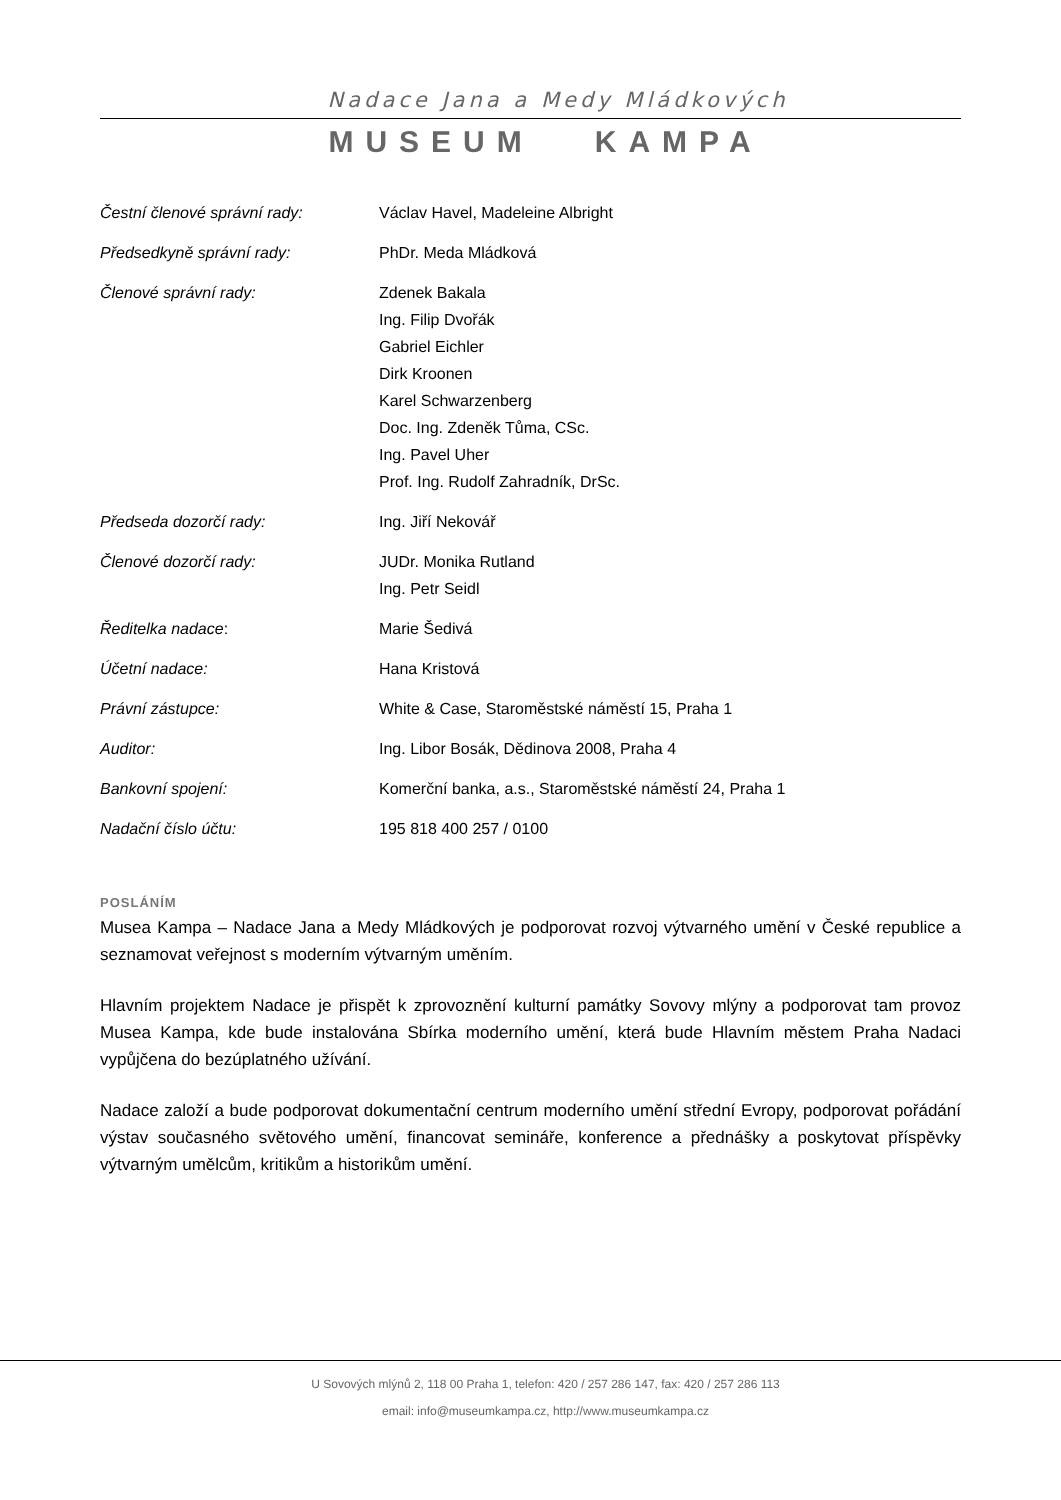Nadace Jana a Medy Mládkových
MUSEUM KAMPA
| Čestní členové správní rady: | Václav Havel, Madeleine Albright |
| Předsedkyně správní rady: | PhDr. Meda Mládková |
| Členové správní rady: | Zdenek Bakala Ing. Filip Dvořák Gabriel Eichler Dirk Kroonen Karel Schwarzenberg Doc. Ing. Zdeněk Tůma, CSc. Ing. Pavel Uher Prof. Ing. Rudolf Zahradník, DrSc. |
| Předseda dozorčí rady: | Ing. Jiří Nekovář |
| Členové dozorčí rady: | JUDr. Monika Rutland Ing. Petr Seidl |
| Ředitelka nadace : | Marie Šedivá |
| Účetní nadace: | Hana Kristová |
| Právní zástupce: | White & Case, Staroměstské náměstí 15, Praha 1 |
| Auditor: | Ing. Libor Bosák, Dědinova 2008, Praha 4 |
| Bankovní spojení: | Komerční banka, a.s., Staroměstské náměstí 24, Praha 1 |
| Nadační číslo účtu: | 195 818 400 257 / 0100 |
POSLÁNÍM
Musea Kampa – Nadace Jana a Medy Mládkových je podporovat rozvoj výtvarného umění v České republice a seznamovat veřejnost s moderním výtvarným uměním.
Hlavním projektem Nadace je přispět k zprovoznění kulturní památky Sovovy mlýny a podporovat tam provoz Musea Kampa, kde bude instalována Sbírka moderního umění, která bude Hlavním městem Praha Nadaci vypůjčena do bezúplatného užívání.
Nadace založí a bude podporovat dokumentační centrum moderního umění střední Evropy, podporovat pořádání výstav současného světového umění, financovat semináře, konference a přednášky a poskytovat příspěvky výtvarným umělcům, kritikům a historikům umění.
U Sovových mlýnů 2, 118 00 Praha 1, telefon: 420 / 257 286 147, fax: 420 / 257 286 113
email: info@museumkampa.cz, http://www.museumkampa.cz